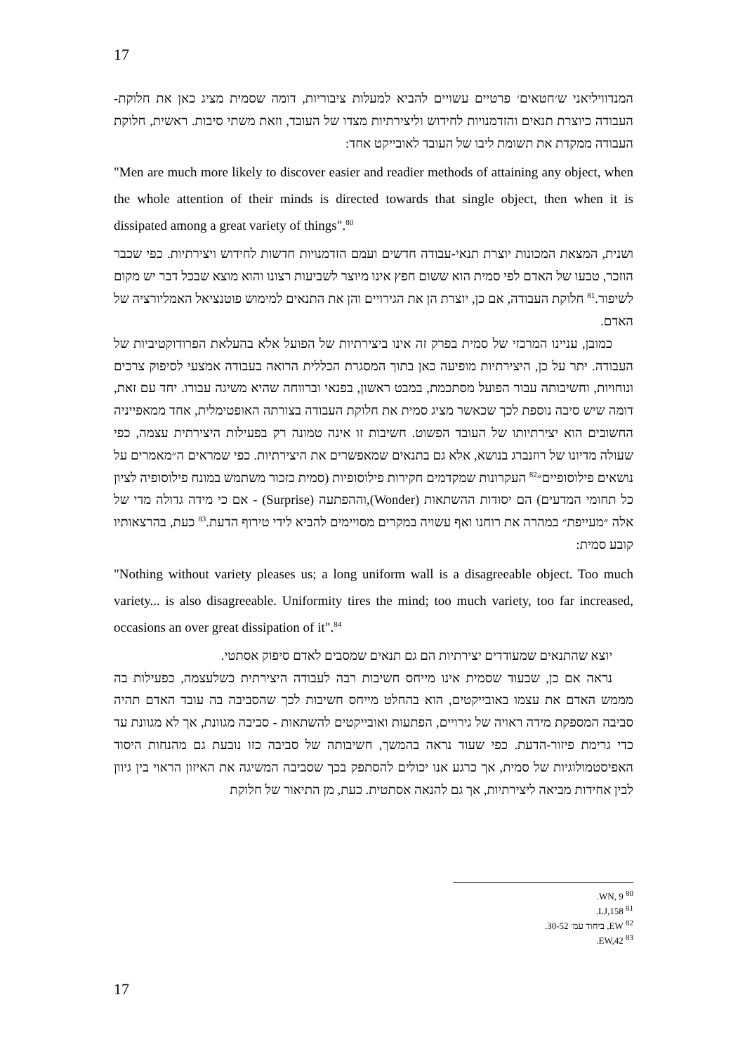17
המנדוויליאני ש׳חטאים׳ פרטיים עשויים להביא למעלות ציבוריות, דומה שסמית מציג כאן את חלוקת-העבודה כיוצרת תנאים והזדמנויות לחידוש וליצירתיות מצדו של העובד, וזאת משתי סיבות. ראשית, חלוקת העבודה ממקדת את תשומת ליבו של העובד לאובייקט אחד:
"Men are much more likely to discover easier and readier methods of attaining any object, when the whole attention of their minds is directed towards that single object, then when it is dissipated among a great variety of things".<sup>80</sup>
ושנית, המצאת המכונות יוצרת תנאי-עבודה חדשים ועמם הזדמנויות חדשות לחידוש ויצירתיות. כפי שכבר הוזכר, טבעו של האדם לפי סמית הוא ששום חפץ אינו מיוצר לשביעות רצונו והוא מוצא שבכל דבר יש מקום לשיפור.<sup>81</sup> חלוקת העבודה, אם כן, יוצרת הן את הגירויים והן את התנאים למימוש פוטנציאל האמליורציה של האדם.
כמובן, עניינו המרכזי של סמית בפרק זה אינו ביצירתיות של הפועל אלא בהעלאת הפרודוקטיביות של העבודה. יתר על כן, היצירתיות מופיעה כאן בתוך המסגרת הכללית הרואה בעבודה אמצעי לסיפוק צרכים ונוחויות, וחשיבותה עבור הפועל מסתכמת, במבט ראשון, בפנאי וברווחה שהיא משיגה עבורו. יחד עם זאת, דומה שיש סיבה נוספת לכך שכאשר מציג סמית את חלוקת העבודה בצורתה האופטימלית, אחד ממאפייניה החשובים הוא יצירתיותו של העובד הפשוט. חשיבות זו אינה טמונה רק בפעילות היצירתית עצמה, כפי שעולה מדיונו של רוזנברג בנושא, אלא גם בתנאים שמאפשרים את היצירתיות. כפי שמראים ה״מאמרים על נושאים פילוסופיים״<sup>82</sup> העקרונות שמקדמים חקירות פילוסופיות (סמית כזכור משתמש במונח פילוסופיה לציון כל תחומי המדעים) הם יסודות ההשתאות (Wonder),וההפתעה (Surprise) - אם כי מידה גדולה מדי של אלה ״מעייפת״ במהרה את רוחנו ואף עשויה במקרים מסויימים להביא לידי טירוף הדעת.<sup>83</sup> כעת, בהרצאותיו קובע סמית:
"Nothing without variety pleases us; a long uniform wall is a disagreeable object. Too much variety... is also disagreeable. Uniformity tires the mind; too much variety, too far increased, occasions an over great dissipation of it".<sup>84</sup>
יוצא שהתנאים שמעודדים יצירתיות הם גם תנאים שמסבים לאדם סיפוק אסתטי.
נראה אם כן, שבעוד שסמית אינו מייחס חשיבות רבה לעבודה היצירתית כשלעצמה, כפעילות בה מממש האדם את עצמו באובייקטים, הוא בהחלט מייחס חשיבות לכך שהסביבה בה עובד האדם תהיה סביבה המספקת מידה ראויה של גירויים, הפתעות ואובייקטים להשתאות - סביבה מגוונת, אך לא מגוונת עד כדי גרימת פיזור-הדעת. כפי שעוד נראה בהמשך, חשיבותה של סביבה כזו נובעת גם מהנחות היסוד האפיסטמולוגיות של סמית, אך כרגע אנו יכולים להסתפק בכך שסביבה המשיגה את האיזון הראוי בין גיוון לבין אחידות מביאה ליצירתיות, אך גם להנאה אסתטית. כעת, מן התיאור של חלוקת
<sup>80</sup> WN, 9.
<sup>81</sup> LJ,158.
<sup>82</sup> EW, ביחוד עמ׳ 30-52.
<sup>83</sup> EW,42.
17